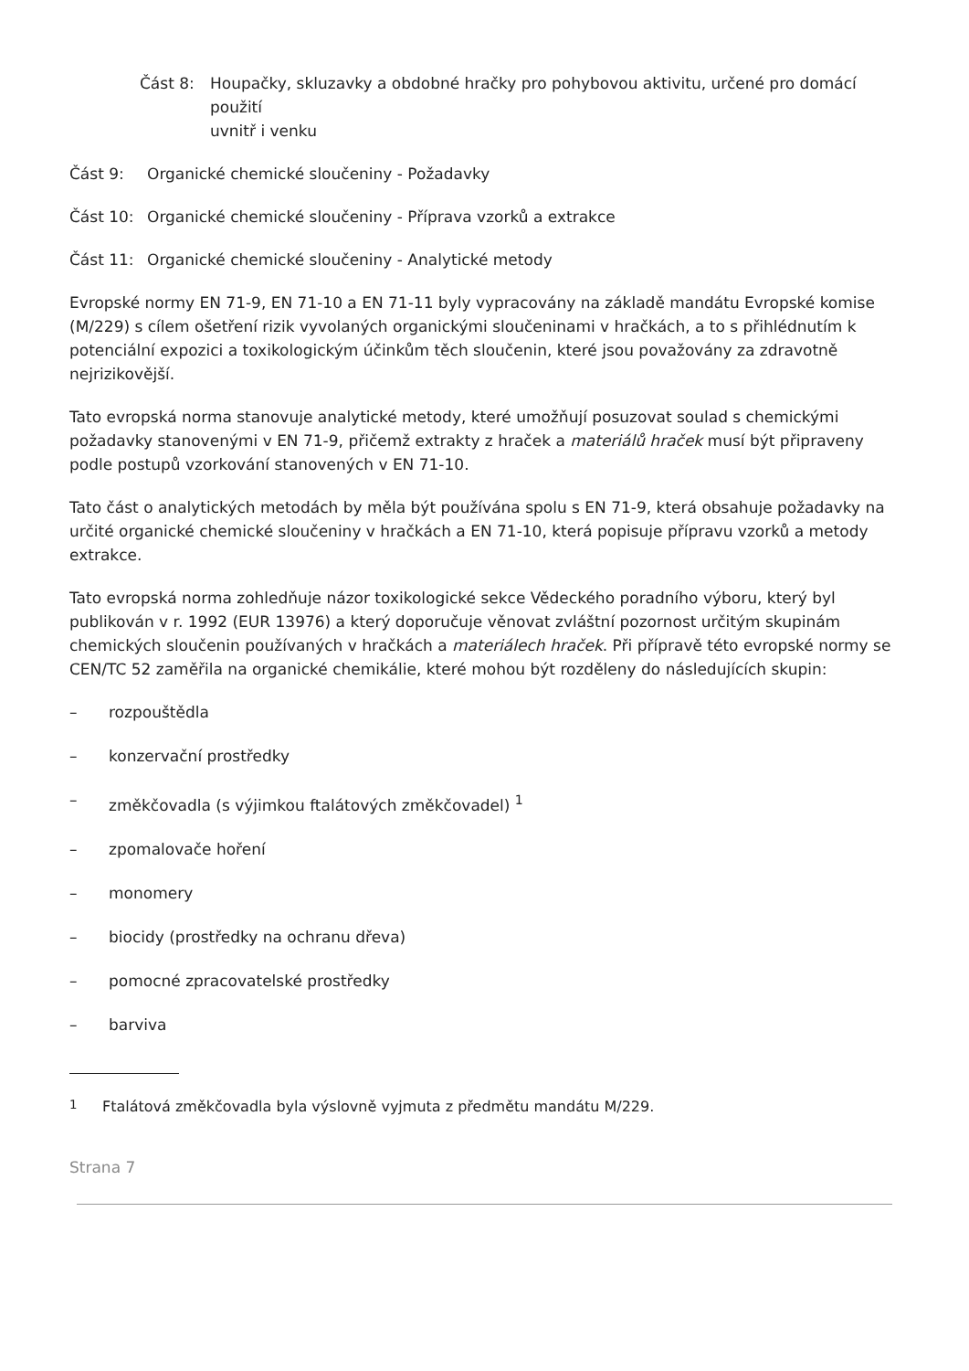Část 8: Houpačky, skluzavky a obdobné hračky pro pohybovou aktivitu, určené pro domácí použití
uvnitř i venku
Část 9: Organické chemické sloučeniny - Požadavky
Část 10: Organické chemické sloučeniny - Příprava vzorků a extrakce
Část 11: Organické chemické sloučeniny - Analytické metody
Evropské normy EN 71-9, EN 71-10 a EN 71-11 byly vypracovány na základě mandátu Evropské komise (M/229) s cílem ošetření rizik vyvolaných organickými sloučeninami v hračkách, a to s přihlédnutím k potenciální expozici a toxikologickým účinkům těch sloučenin, které jsou považovány za zdravotně nejrizikovější.
Tato evropská norma stanovuje analytické metody, které umožňují posuzovat soulad s chemickými požadavky stanovenými v EN 71-9, přičemž extrakty z hraček a materiálů hraček musí být připraveny podle postupů vzorkování stanovených v EN 71-10.
Tato část o analytických metodách by měla být používána spolu s EN 71-9, která obsahuje požadavky na určité organické chemické sloučeniny v hračkách a EN 71-10, která popisuje přípravu vzorků a metody extrakce.
Tato evropská norma zohledňuje názor toxikologické sekce Vědeckého poradního výboru, který byl publikován v r. 1992 (EUR 13976) a který doporučuje věnovat zvláštní pozornost určitým skupinám chemických sloučenin používaných v hračkách a materiálech hraček. Při přípravě této evropské normy se CEN/TC 52 zaměřila na organické chemikálie, které mohou být rozděleny do následujících skupin:
– rozpouštědla
– konzervační prostředky
– změkčovadla (s výjimkou ftalátových změkčovadel) <sup>1</sup>
– zpomalovače hoření
– monomery
– biocidy (prostředky na ochranu dřeva)
– pomocné zpracovatelské prostředky
– barviva
<sup>1</sup> Ftalátová změkčovadla byla výslovně vyjmuta z předmětu mandátu M/229.
Strana 7